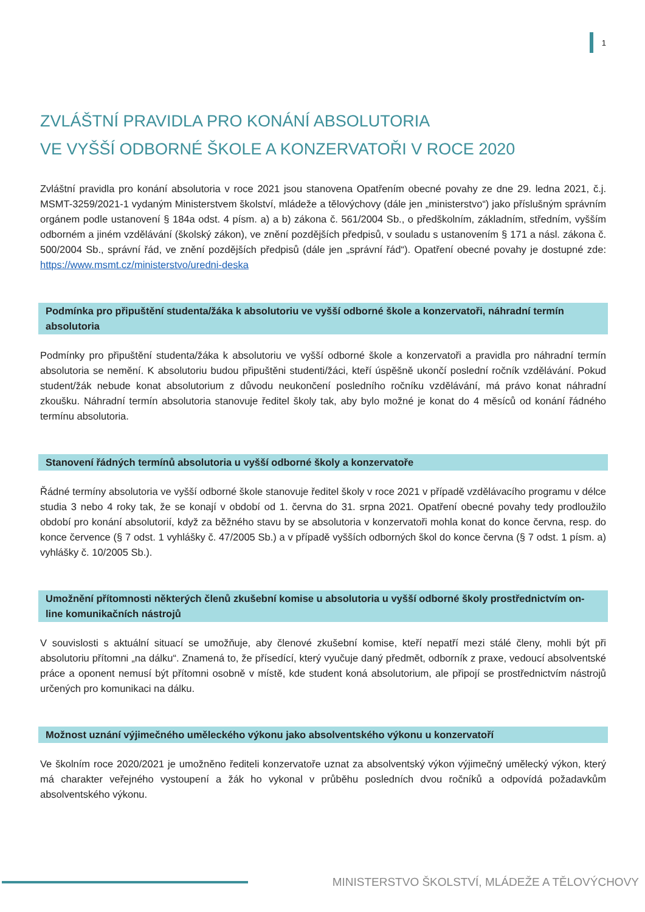1
ZVLÁŠTNÍ PRAVIDLA PRO KONÁNÍ ABSOLUTORIA
VE VYŠŠÍ ODBORNÉ ŠKOLE A KONZERVATOŘI V ROCE 2020
Zvláštní pravidla pro konání absolutoria v roce 2021 jsou stanovena Opatřením obecné povahy ze dne 29. ledna 2021, č.j. MSMT-3259/2021-1 vydaným Ministerstvem školství, mládeže a tělovýchovy (dále jen „ministerstvo“) jako příslušným správním orgánem podle ustanovení § 184a odst. 4 písm. a) a b) zákona č. 561/2004 Sb., o předškolním, základním, středním, vyšším odborném a jiném vzdělávání (školský zákon), ve znění pozdějších předpisů, v souladu s ustanovením § 171 a násl. zákona č. 500/2004 Sb., správní řád, ve znění pozdějších předpisů (dále jen „správní řád“). Opatření obecné povahy je dostupné zde: https://www.msmt.cz/ministerstvo/uredni-deska
Podmínka pro připuštění studenta/žáka k absolutoriu ve vyšší odborné škole a konzervatoři, náhradní termín absolutoria
Podmínky pro připuštění studenta/žáka k absolutoriu ve vyšší odborné škole a konzervatoři a pravidla pro náhradní termín absolutoria se nemění. K absolutoriu budou připuštěni studenti/žáci, kteří úspěšně ukončí poslední ročník vzdělávání. Pokud student/žák nebude konat absolutorium z důvodu neukončení posledního ročníku vzdělávání, má právo konat náhradní zkoušku. Náhradní termín absolutoria stanovuje ředitel školy tak, aby bylo možné je konat do 4 měsíců od konání řádného termínu absolutoria.
Stanovení řádných termínů absolutoria u vyšší odborné školy a konzervatoře
Řádné termíny absolutoria ve vyšší odborné škole stanovuje ředitel školy v roce 2021 v případě vzdělávacího programu v délce studia 3 nebo 4 roky tak, že se konají v období od 1. června do 31. srpna 2021. Opatření obecné povahy tedy prodloužilo období pro konání absolutorií, když za běžného stavu by se absolutoria v konzervatoři mohla konat do konce června, resp. do konce července (§ 7 odst. 1 vyhlášky č. 47/2005 Sb.) a v případě vyšších odborných škol do konce června (§ 7 odst. 1 písm. a) vyhlášky č. 10/2005 Sb.).
Umožnění přítomnosti některých členů zkušební komise u absolutoria u vyšší odborné školy prostřednictvím on-line komunikačních nástrojů
V souvislosti s aktuální situací se umožňuje, aby členové zkušební komise, kteří nepatří mezi stálé členy, mohli být při absolutoriu přítomni „na dálku“. Znamená to, že přísedící, který vyučuje daný předmět, odborník z praxe, vedoucí absolventské práce a oponent nemusí být přítomni osobně v místě, kde student koná absolutorium, ale připojí se prostřednictvím nástrojů určených pro komunikaci na dálku.
Možnost uznání výjimečného uměleckého výkonu jako absolventského výkonu u konzervatoří
Ve školním roce 2020/2021 je umožněno řediteli konzervatoře uznat za absolventský výkon výjimečný umělecký výkon, který má charakter veřejného vystoupení a žák ho vykonal v průběhu posledních dvou ročníků a odpovídá požadavkům absolventského výkonu.
MINISTERSTVO ŠKOLSTVÍ, MLÁDEŽE A TĚLOVÝCHOVY